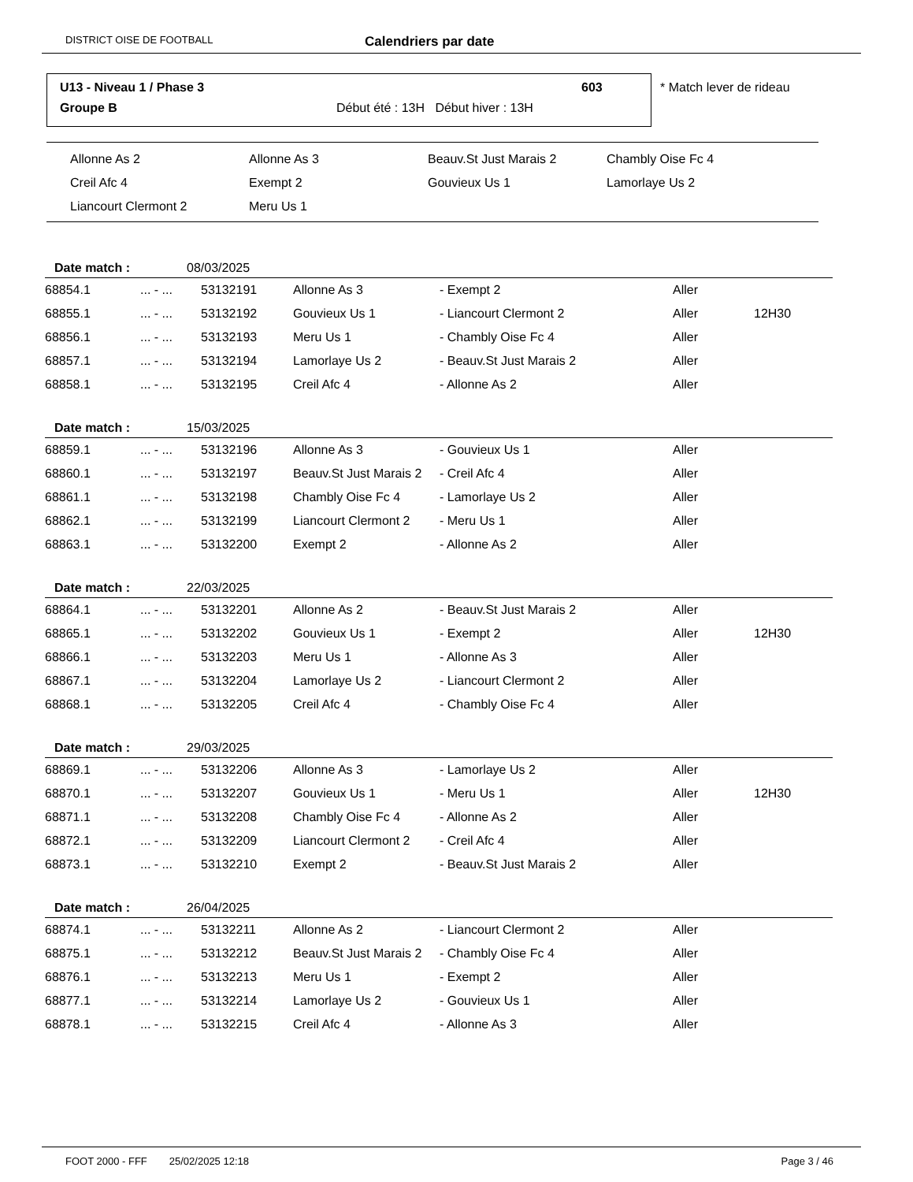DISTRICT OISE DE FOOTBALL Calendriers par date
U13 - Niveau 1 / Phase 3 603
Groupe B Début été : 13H Début hiver : 13H
* Match lever de rideau
| Allonne As 2 | Allonne As 3 | Beauv.St Just Marais 2 | Chambly Oise Fc 4 |
| Creil Afc 4 | Exempt 2 | Gouvieux Us 1 | Lamorlaye Us 2 |
| Liancourt Clermont 2 | Meru Us 1 | | |
Date match : 08/03/2025
| 68854.1 | ... - ... | 53132191 | Allonne As 3 | - Exempt 2 | Aller | |
| 68855.1 | ... - ... | 53132192 | Gouvieux Us 1 | - Liancourt Clermont 2 | Aller | 12H30 |
| 68856.1 | ... - ... | 53132193 | Meru Us 1 | - Chambly Oise Fc 4 | Aller | |
| 68857.1 | ... - ... | 53132194 | Lamorlaye Us 2 | - Beauv.St Just Marais 2 | Aller | |
| 68858.1 | ... - ... | 53132195 | Creil Afc 4 | - Allonne As 2 | Aller | |
Date match : 15/03/2025
| 68859.1 | ... - ... | 53132196 | Allonne As 3 | - Gouvieux Us 1 | Aller | |
| 68860.1 | ... - ... | 53132197 | Beauv.St Just Marais 2 | - Creil Afc 4 | Aller | |
| 68861.1 | ... - ... | 53132198 | Chambly Oise Fc 4 | - Lamorlaye Us 2 | Aller | |
| 68862.1 | ... - ... | 53132199 | Liancourt Clermont 2 | - Meru Us 1 | Aller | |
| 68863.1 | ... - ... | 53132200 | Exempt 2 | - Allonne As 2 | Aller | |
Date match : 22/03/2025
| 68864.1 | ... - ... | 53132201 | Allonne As 2 | - Beauv.St Just Marais 2 | Aller | |
| 68865.1 | ... - ... | 53132202 | Gouvieux Us 1 | - Exempt 2 | Aller | 12H30 |
| 68866.1 | ... - ... | 53132203 | Meru Us 1 | - Allonne As 3 | Aller | |
| 68867.1 | ... - ... | 53132204 | Lamorlaye Us 2 | - Liancourt Clermont 2 | Aller | |
| 68868.1 | ... - ... | 53132205 | Creil Afc 4 | - Chambly Oise Fc 4 | Aller | |
Date match : 29/03/2025
| 68869.1 | ... - ... | 53132206 | Allonne As 3 | - Lamorlaye Us 2 | Aller | |
| 68870.1 | ... - ... | 53132207 | Gouvieux Us 1 | - Meru Us 1 | Aller | 12H30 |
| 68871.1 | ... - ... | 53132208 | Chambly Oise Fc 4 | - Allonne As 2 | Aller | |
| 68872.1 | ... - ... | 53132209 | Liancourt Clermont 2 | - Creil Afc 4 | Aller | |
| 68873.1 | ... - ... | 53132210 | Exempt 2 | - Beauv.St Just Marais 2 | Aller | |
Date match : 26/04/2025
| 68874.1 | ... - ... | 53132211 | Allonne As 2 | - Liancourt Clermont 2 | Aller | |
| 68875.1 | ... - ... | 53132212 | Beauv.St Just Marais 2 | - Chambly Oise Fc 4 | Aller | |
| 68876.1 | ... - ... | 53132213 | Meru Us 1 | - Exempt 2 | Aller | |
| 68877.1 | ... - ... | 53132214 | Lamorlaye Us 2 | - Gouvieux Us 1 | Aller | |
| 68878.1 | ... - ... | 53132215 | Creil Afc 4 | - Allonne As 3 | Aller | |
FOOT 2000 - FFF 25/02/2025 12:18 Page 3 / 46